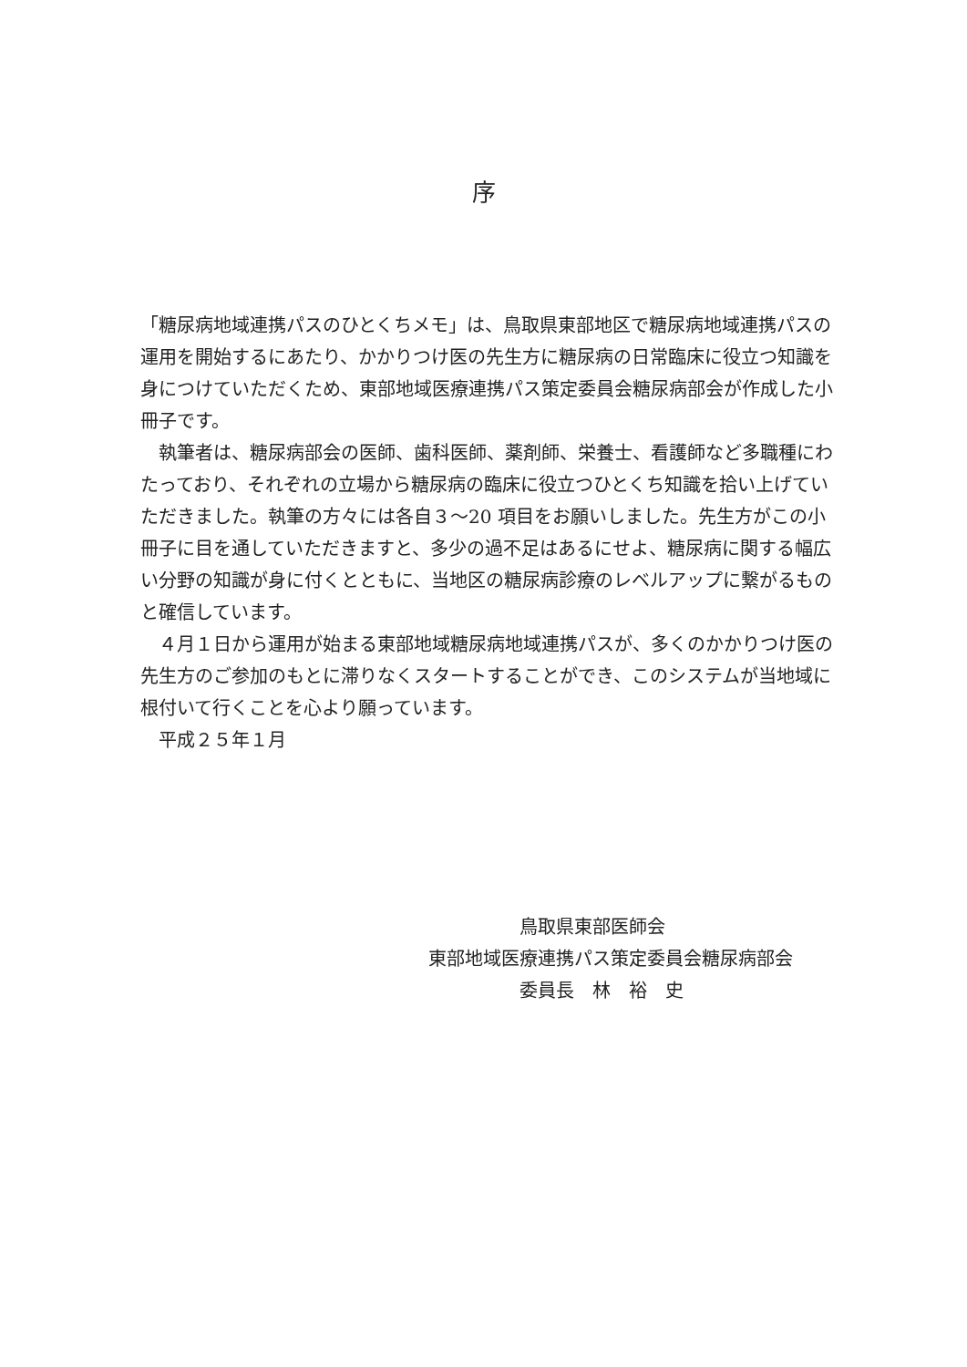序
「糖尿病地域連携パスのひとくちメモ」は、鳥取県東部地区で糖尿病地域連携パスの運用を開始するにあたり、かかりつけ医の先生方に糖尿病の日常臨床に役立つ知識を身につけていただくため、東部地域医療連携パス策定委員会糖尿病部会が作成した小冊子です。
　執筆者は、糖尿病部会の医師、歯科医師、薬剤師、栄養士、看護師など多職種にわたっており、それぞれの立場から糖尿病の臨床に役立つひとくち知識を拾い上げていただきました。執筆の方々には各自３〜20 項目をお願いしました。先生方がこの小冊子に目を通していただきますと、多少の過不足はあるにせよ、糖尿病に関する幅広い分野の知識が身に付くとともに、当地区の糖尿病診療のレベルアップに繋がるものと確信しています。
　４月１日から運用が始まる東部地域糖尿病地域連携パスが、多くのかかりつけ医の先生方のご参加のもとに滞りなくスタートすることができ、このシステムが当地域に根付いて行くことを心より願っています。
　平成２５年１月
　　　　　鳥取県東部医師会
東部地域医療連携パス策定委員会糖尿病部会
　　　　　委員長　林　裕　史